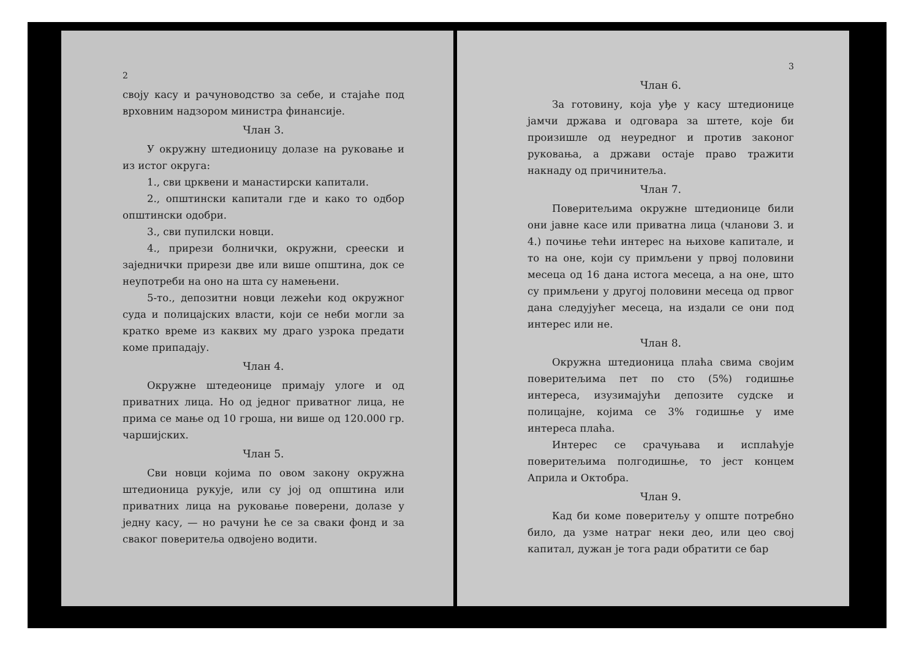2
своју касу и рачуноводство за себе, и стајаће под врховним надзором министра финансије.
Члан 3.
У окружну штедионицу долазе на руковање и из истог округа:
1., сви црквени и манастирски капитали.
2., општински капитали где и како то одбор општински одобри.
3., сви пупилски новци.
4., прирези болнички, окружни, среески и заједнички прирези две или више општина, док се неупотреби на оно на шта су намењени.
5-то., депозитни новци лежећи код окружног суда и полицајских власти, који се неби могли за кратко време из каквих му драго узрока предати коме припадају.
Члан 4.
Окружне штедеонице примају улоге и од приватних лица. Но од једног приватног лица, не прима се мање од 10 гроша, ни више од 120.000 гр. чаршијских.
Члан 5.
Сви новци којима по овом закону окружна штедионица рукује, или су јој од општина или приватних лица на руковање поверени, долазе у једну касу, — но рачуни ће се за сваки фонд и за сваког поверитеља одвојено водити.
3
Члан 6.
За готовину, која уђе у касу штедионице јамчи држава и одговара за штете, које би произишле од неуредног и против законог руковања, а држави остаје право тражити накнаду од причинитеља.
Члан 7.
Поверитељима окружне штедионице били они јавне касе или приватна лица (чланови 3. и 4.) почиње тећи интерес на њихове капитале, и то на оне, који су примљени у првој половини месеца од 16 дана истога месеца, а на оне, што су примљени у другој половини месеца од првог дана следујућег месеца, на издали се они под интерес или не.
Члан 8.
Окружна штедионица плаћа свима својим поверитељима пет по сто (5%) годишње интереса, изузимајући депозите судске и полицајне, којима се 3% годишње у име интереса плаћа.
Интерес се срачуњава и исплаћује поверитељима полгодишње, то јест концем Априла и Октобра.
Члан 9.
Кад би коме поверитељу у опште потребно било, да узме натраг неки део, или цео свој капитал, дужан је тога ради обратити се бар